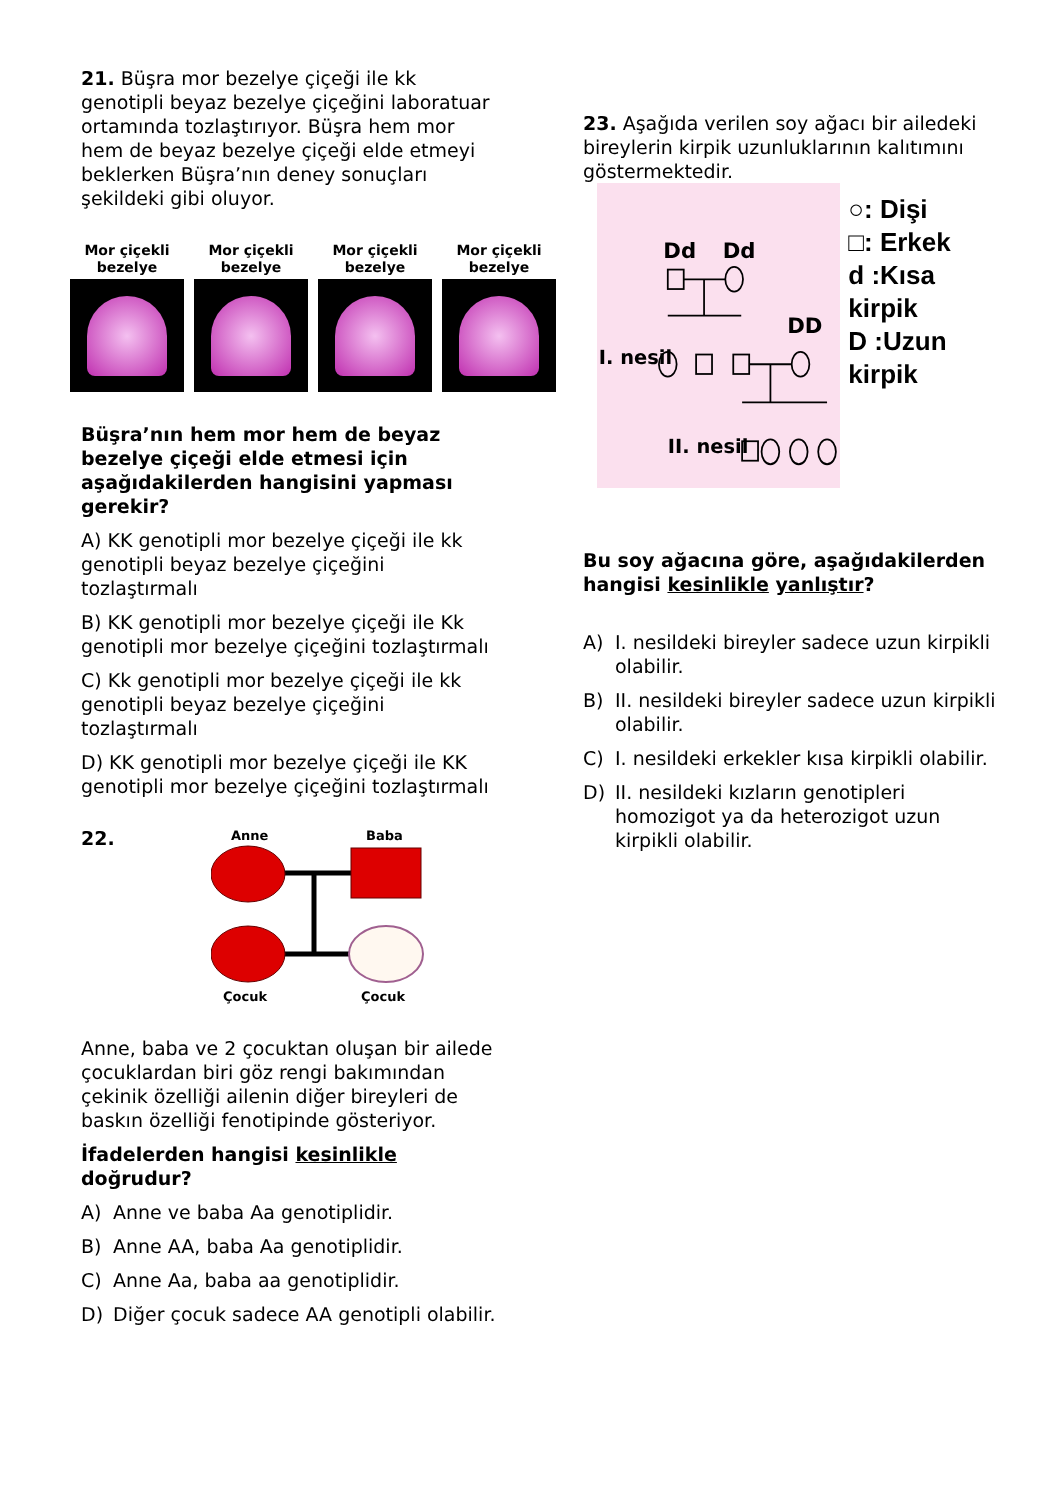21. Büşra mor bezelye çiçeği ile kk genotipli beyaz bezelye çiçeğini laboratuar ortamında tozlaştırıyor. Büşra hem mor hem de beyaz bezelye çiçeği elde etmeyi beklerken Büşra’nın deney sonuçları şekildeki gibi oluyor.
Mor çiçekli bezelye
Mor çiçekli bezelye
Mor çiçekli bezelye
Mor çiçekli bezelye
Büşra’nın hem mor hem de beyaz bezelye çiçeği elde etmesi için aşağıdakilerden hangisini yapması gerekir?
A) KK genotipli mor bezelye çiçeği ile kk genotipli beyaz bezelye çiçeğini tozlaştırmalı
B) KK genotipli mor bezelye çiçeği ile Kk genotipli mor bezelye çiçeğini tozlaştırmalı
C) Kk genotipli mor bezelye çiçeği ile kk genotipli beyaz bezelye çiçeğini tozlaştırmalı
D) KK genotipli mor bezelye çiçeği ile KK genotipli mor bezelye çiçeğini tozlaştırmalı
22.
Anne
Baba
Çocuk
Çocuk
Anne, baba ve 2 çocuktan oluşan bir ailede çocuklardan biri göz rengi bakımından çekinik özelliği ailenin diğer bireyleri de baskın özelliği fenotipinde gösteriyor.
İfadelerden hangisi kesinlikle doğrudur?
A) Anne ve baba Aa genotiplidir.
B) Anne AA, baba Aa genotiplidir.
C) Anne Aa, baba aa genotiplidir.
D) Diğer çocuk sadece AA genotipli olabilir.
23. Aşağıda verilen soy ağacı bir ailedeki bireylerin kirpik uzunluklarının kalıtımını göstermektedir.
Dd
Dd
DD
I. nesil
II. nesil
○: Dişi
□: Erkek
d :Kısa kirpik
D :Uzun kirpik
Bu soy ağacına göre, aşağıdakilerden hangisi kesinlikle yanlıştır?
A) I. nesildeki bireyler sadece uzun kirpikli olabilir.
B) II. nesildeki bireyler sadece uzun kirpikli olabilir.
C) I. nesildeki erkekler kısa kirpikli olabilir.
D) II. nesildeki kızların genotipleri homozigot ya da heterozigot uzun kirpikli olabilir.